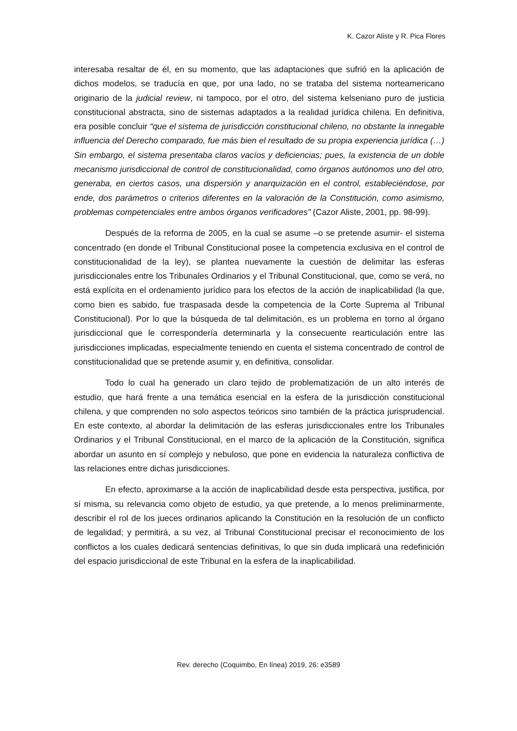K. Cazor Aliste y R. Pica Flores
interesaba resaltar de él, en su momento, que las adaptaciones que sufrió en la aplicación de dichos modelos, se traducía en que, por una lado, no se trataba del sistema norteamericano originario de la judicial review, ni tampoco, por el otro, del sistema kelseniano puro de justicia constitucional abstracta, sino de sistemas adaptados a la realidad jurídica chilena. En definitiva, era posible concluir “que el sistema de jurisdicción constitucional chileno, no obstante la innegable influencia del Derecho comparado, fue más bien el resultado de su propia experiencia jurídica (…) Sin embargo, el sistema presentaba claros vacíos y deficiencias; pues, la existencia de un doble mecanismo jurisdiccional de control de constitucionalidad, como órganos autónomos uno del otro, generaba, en ciertos casos, una dispersión y anarquización en el control, estableciéndose, por ende, dos parámetros o criterios diferentes en la valoración de la Constitución, como asimismo, problemas competenciales entre ambos órganos verificadores” (Cazor Aliste, 2001, pp. 98-99).
Después de la reforma de 2005, en la cual se asume –o se pretende asumir- el sistema concentrado (en donde el Tribunal Constitucional posee la competencia exclusiva en el control de constitucionalidad de la ley), se plantea nuevamente la cuestión de delimitar las esferas jurisdiccionales entre los Tribunales Ordinarios y el Tribunal Constitucional, que, como se verá, no está explícita en el ordenamiento jurídico para los efectos de la acción de inaplicabilidad (la que, como bien es sabido, fue traspasada desde la competencia de la Corte Suprema al Tribunal Constitucional). Por lo que la búsqueda de tal delimitación, es un problema en torno al órgano jurisdiccional que le correspondería determinarla y la consecuente rearticulación entre las jurisdicciones implicadas, especialmente teniendo en cuenta el sistema concentrado de control de constitucionalidad que se pretende asumir y, en definitiva, consolidar.
Todo lo cual ha generado un claro tejido de problematización de un alto interés de estudio, que hará frente a una temática esencial en la esfera de la jurisdicción constitucional chilena, y que comprenden no solo aspectos teóricos sino también de la práctica jurisprudencial. En este contexto, al abordar la delimitación de las esferas jurisdiccionales entre los Tribunales Ordinarios y el Tribunal Constitucional, en el marco de la aplicación de la Constitución, significa abordar un asunto en sí complejo y nebuloso, que pone en evidencia la naturaleza conflictiva de las relaciones entre dichas jurisdicciones.
En efecto, aproximarse a la acción de inaplicabilidad desde esta perspectiva, justifica, por sí misma, su relevancia como objeto de estudio, ya que pretende, a lo menos preliminarmente, describir el rol de los jueces ordinarios aplicando la Constitución en la resolución de un conflicto de legalidad; y permitirá, a su vez, al Tribunal Constitucional precisar el reconocimiento de los conflictos a los cuales dedicará sentencias definitivas, lo que sin duda implicará una redefinición del espacio jurisdiccional de este Tribunal en la esfera de la inaplicabilidad.
Rev. derecho (Coquimbo, En línea) 2019, 26: e3589